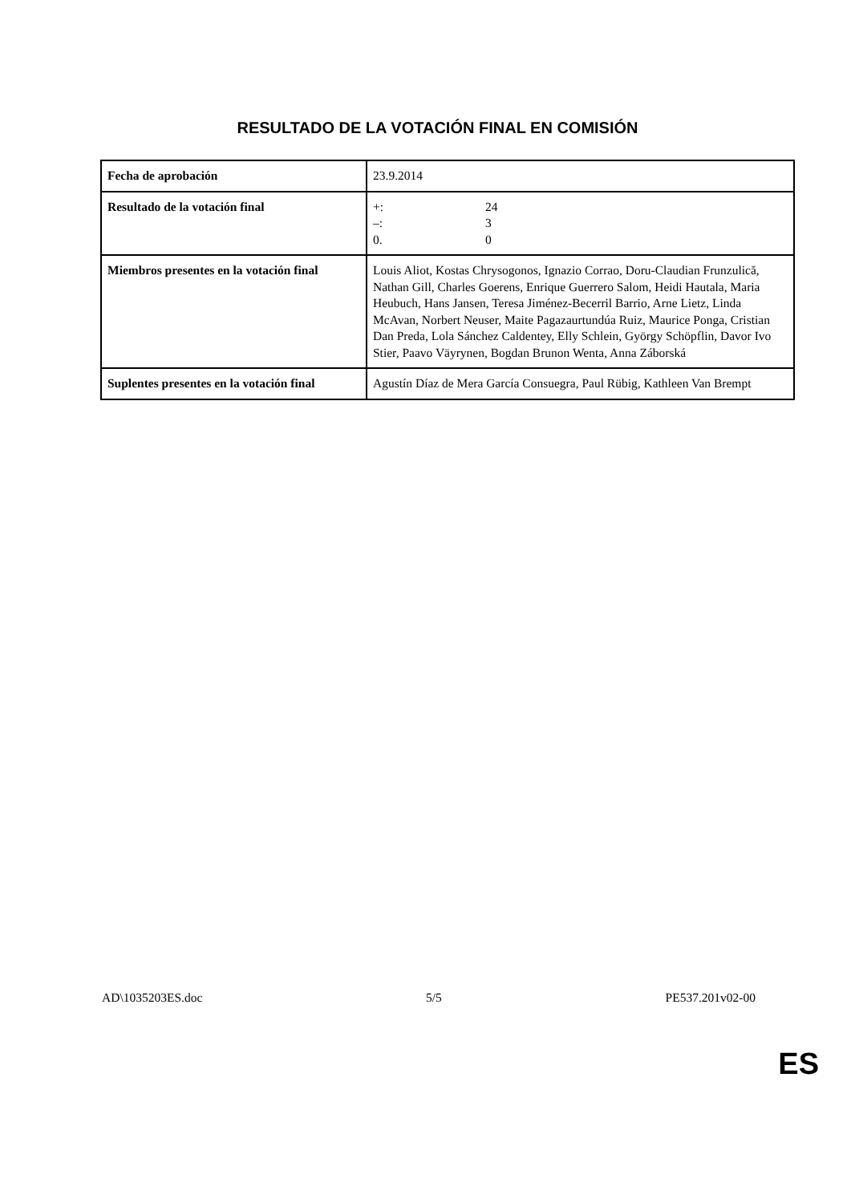RESULTADO DE LA VOTACIÓN FINAL EN COMISIÓN
| Fecha de aprobación | 23.9.2014 |
| Resultado de la votación final | +: 24 –: 3 0. 0 |
| Miembros presentes en la votación final | Louis Aliot, Kostas Chrysogonos, Ignazio Corrao, Doru-Claudian Frunzulică, Nathan Gill, Charles Goerens, Enrique Guerrero Salom, Heidi Hautala, Maria Heubuch, Hans Jansen, Teresa Jiménez-Becerril Barrio, Arne Lietz, Linda McAvan, Norbert Neuser, Maite Pagazaurtundúa Ruiz, Maurice Ponga, Cristian Dan Preda, Lola Sánchez Caldentey, Elly Schlein, György Schöpflin, Davor Ivo Stier, Paavo Väyrynen, Bogdan Brunon Wenta, Anna Záborská |
| Suplentes presentes en la votación final | Agustín Díaz de Mera García Consuegra, Paul Rübig, Kathleen Van Brempt |
AD\1035203ES.doc 5/5 PE537.201v02-00
ES